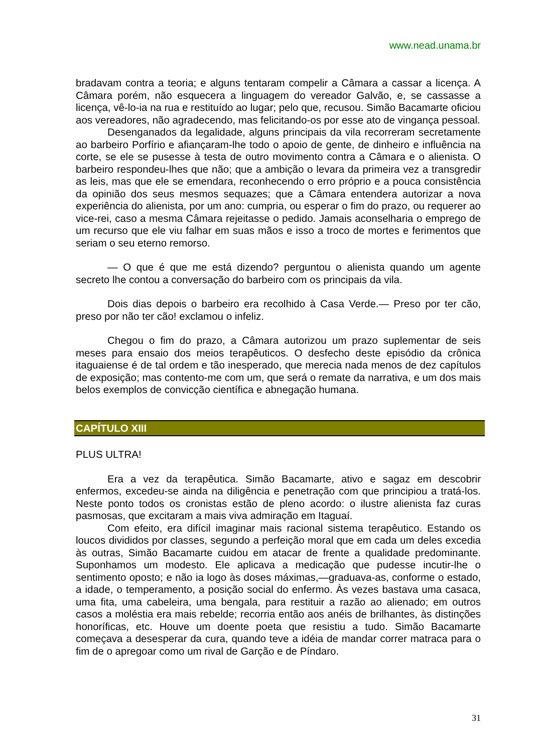www.nead.unama.br
bradavam contra a teoria; e alguns tentaram compelir a Câmara a cassar a licença. A Câmara porém, não esquecera a linguagem do vereador Galvão, e, se cassasse a licença, vê-lo-ia na rua e restituído ao lugar; pelo que, recusou. Simão Bacamarte oficiou aos vereadores, não agradecendo, mas felicitando-os por esse ato de vingança pessoal.
Desenganados da legalidade, alguns principais da vila recorreram secretamente ao barbeiro Porfírio e afiançaram-lhe todo o apoio de gente, de dinheiro e influência na corte, se ele se pusesse à testa de outro movimento contra a Câmara e o alienista. O barbeiro respondeu-lhes que não; que a ambição o levara da primeira vez a transgredir as leis, mas que ele se emendara, reconhecendo o erro próprio e a pouca consistência da opinião dos seus mesmos sequazes; que a Câmara entendera autorizar a nova experiência do alienista, por um ano: cumpria, ou esperar o fim do prazo, ou requerer ao vice-rei, caso a mesma Câmara rejeitasse o pedido. Jamais aconselharia o emprego de um recurso que ele viu falhar em suas mãos e isso a troco de mortes e ferimentos que seriam o seu eterno remorso.
— O que é que me está dizendo? perguntou o alienista quando um agente secreto lhe contou a conversação do barbeiro com os principais da vila.
Dois dias depois o barbeiro era recolhido à Casa Verde.— Preso por ter cão, preso por não ter cão! exclamou o infeliz.
Chegou o fim do prazo, a Câmara autorizou um prazo suplementar de seis meses para ensaio dos meios terapêuticos. O desfecho deste episódio da crônica itaguaiense é de tal ordem e tão inesperado, que merecia nada menos de dez capítulos de exposição; mas contento-me com um, que será o remate da narrativa, e um dos mais belos exemplos de convicção científica e abnegação humana.
CAPÍTULO XIII
PLUS ULTRA!
Era a vez da terapêutica. Simão Bacamarte, ativo e sagaz em descobrir enfermos, excedeu-se ainda na diligência e penetração com que principiou a tratá-los. Neste ponto todos os cronistas estão de pleno acordo: o ilustre alienista faz curas pasmosas, que excitaram a mais viva admiração em Itaguaí.
Com efeito, era difícil imaginar mais racional sistema terapêutico. Estando os loucos divididos por classes, segundo a perfeição moral que em cada um deles excedia às outras, Simão Bacamarte cuidou em atacar de frente a qualidade predominante. Suponhamos um modesto. Ele aplicava a medicação que pudesse incutir-lhe o sentimento oposto; e não ia logo às doses máximas,—graduava-as, conforme o estado, a idade, o temperamento, a posição social do enfermo. Às vezes bastava uma casaca, uma fita, uma cabeleira, uma bengala, para restituir a razão ao alienado; em outros casos a moléstia era mais rebelde; recorria então aos anéis de brilhantes, às distinções honoríficas, etc. Houve um doente poeta que resistiu a tudo. Simão Bacamarte começava a desesperar da cura, quando teve a idéia de mandar correr matraca para o fim de o apregoar como um rival de Garção e de Píndaro.
31